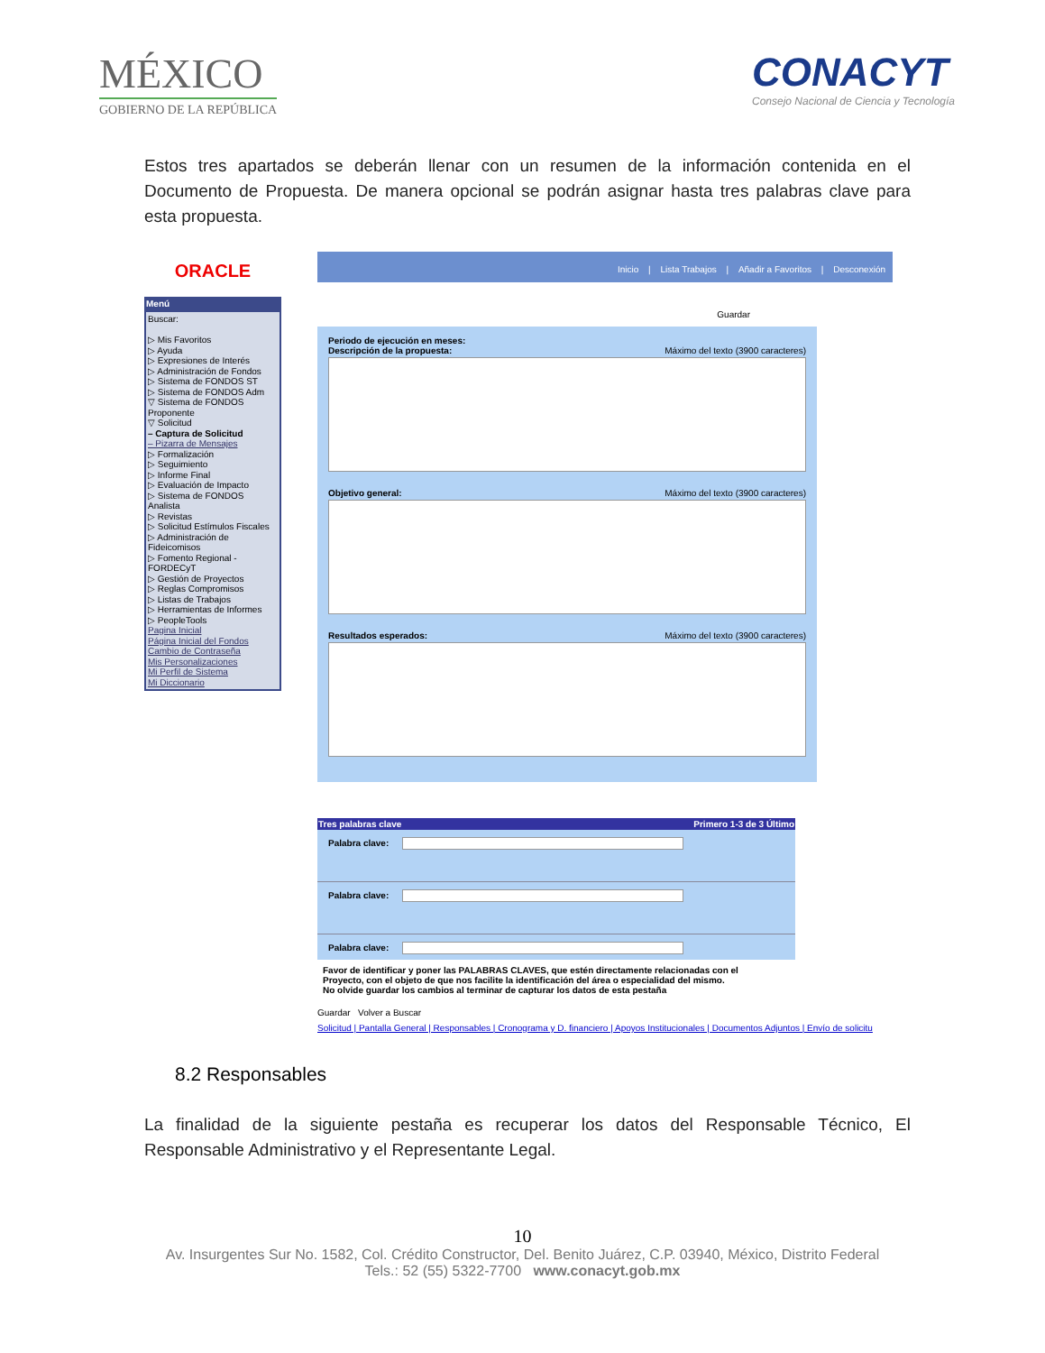MÉXICO
GOBIERNO DE LA REPÚBLICA
CONACYT
Consejo Nacional de Ciencia y Tecnología
Estos tres apartados se deberán llenar con un resumen de la información contenida en el Documento de Propuesta. De manera opcional se podrán asignar hasta tres palabras clave para esta propuesta.
ORACLE
Menú
Buscar:
▷ Mis Favoritos
▷ Ayuda
▷ Expresiones de Interés
▷ Administración de Fondos
▷ Sistema de FONDOS ST
▷ Sistema de FONDOS Adm
▽ Sistema de FONDOS Proponente
▽ Solicitud
– Captura de Solicitud
– Pizarra de Mensajes
▷ Formalización
▷ Seguimiento
▷ Informe Final
▷ Evaluación de Impacto
▷ Sistema de FONDOS Analista
▷ Revistas
▷ Solicitud Estímulos Fiscales
▷ Administración de Fideicomisos
▷ Fomento Regional - FORDECyT
▷ Gestión de Proyectos
▷ Reglas Compromisos
▷ Listas de Trabajos
▷ Herramientas de Informes
▷ PeopleTools
Pagina Inicial
Página Inicial del Fondos
Cambio de Contraseña
Mis Personalizaciones
Mi Perfil de Sistema
Mi Diccionario
Inicio | Lista Trabajos | Añadir a Favoritos | Desconexión
Guardar
Periodo de ejecución en meses:
Descripción de la propuesta: Máximo del texto (3900 caracteres)
Objetivo general: Máximo del texto (3900 caracteres)
Resultados esperados: Máximo del texto (3900 caracteres)
Tres palabras clave Primero 1-3 de 3 Último
Palabra clave:
Palabra clave:
Palabra clave:
Favor de identificar y poner las PALABRAS CLAVES, que estén directamente relacionadas con el Proyecto, con el objeto de que nos facilite la identificación del área o especialidad del mismo.
No olvide guardar los cambios al terminar de capturar los datos de esta pestaña
Guardar Volver a Buscar
Solicitud | Pantalla General | Responsables | Cronograma y D. financiero | Apoyos Institucionales | Documentos Adjuntos | Envío de solicitu
8.2 Responsables
La finalidad de la siguiente pestaña es recuperar los datos del Responsable Técnico, El Responsable Administrativo y el Representante Legal.
10
Av. Insurgentes Sur No. 1582, Col. Crédito Constructor, Del. Benito Juárez, C.P. 03940, México, Distrito Federal
Tels.: 52 (55) 5322-7700 www.conacyt.gob.mx